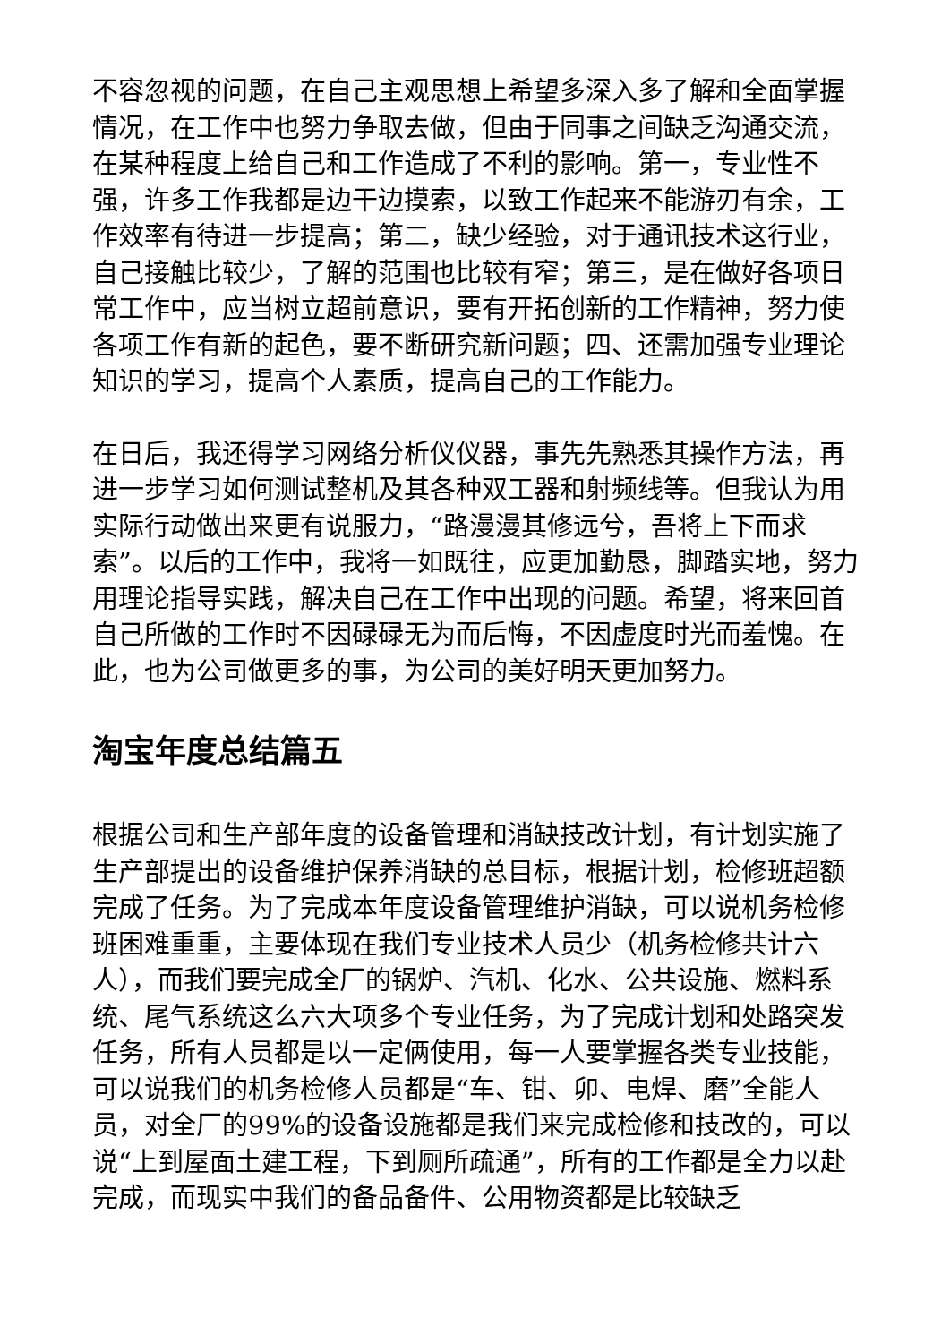不容忽视的问题，在自己主观思想上希望多深入多了解和全面掌握情况，在工作中也努力争取去做，但由于同事之间缺乏沟通交流，在某种程度上给自己和工作造成了不利的影响。第一，专业性不强，许多工作我都是边干边摸索，以致工作起来不能游刃有余，工作效率有待进一步提高；第二，缺少经验，对于通讯技术这行业，自己接触比较少，了解的范围也比较有窄；第三，是在做好各项日常工作中，应当树立超前意识，要有开拓创新的工作精神，努力使各项工作有新的起色，要不断研究新问题；四、还需加强专业理论知识的学习，提高个人素质，提高自己的工作能力。
在日后，我还得学习网络分析仪仪器，事先先熟悉其操作方法，再进一步学习如何测试整机及其各种双工器和射频线等。但我认为用实际行动做出来更有说服力，“路漫漫其修远兮，吾将上下而求索”。以后的工作中，我将一如既往，应更加勤恳，脚踏实地，努力用理论指导实践，解决自己在工作中出现的问题。希望，将来回首自己所做的工作时不因碌碌无为而后悔，不因虚度时光而羞愧。在此，也为公司做更多的事，为公司的美好明天更加努力。
淘宝年度总结篇五
根据公司和生产部年度的设备管理和消缺技改计划，有计划实施了生产部提出的设备维护保养消缺的总目标，根据计划，检修班超额完成了任务。为了完成本年度设备管理维护消缺，可以说机务检修班困难重重，主要体现在我们专业技术人员少（机务检修共计六人），而我们要完成全厂的锅炉、汽机、化水、公共设施、燃料系统、尾气系统这么六大项多个专业任务，为了完成计划和处路突发任务，所有人员都是以一定俩使用，每一人要掌握各类专业技能，可以说我们的机务检修人员都是“车、钳、卯、电焊、磨”全能人员，对全厂的99%的设备设施都是我们来完成检修和技改的，可以说“上到屋面土建工程，下到厕所疏通”，所有的工作都是全力以赴完成，而现实中我们的备品备件、公用物资都是比较缺乏